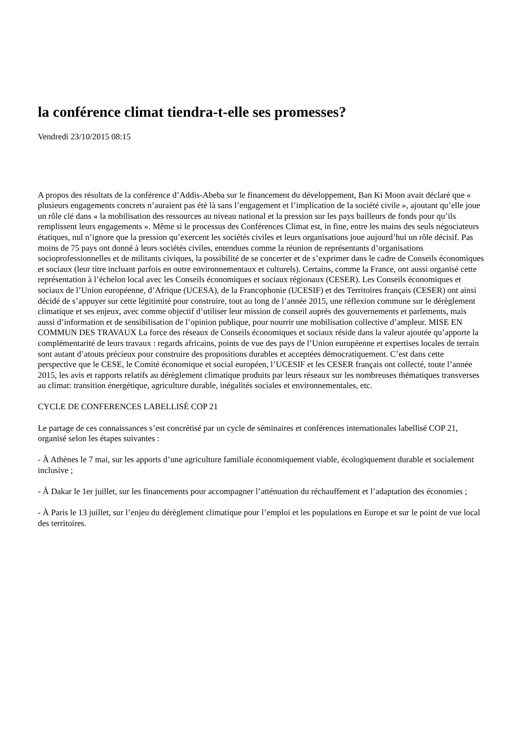la conférence climat tiendra-t-elle ses promesses?
Vendredi 23/10/2015 08:15
A propos des résultats de la conférence d’Addis-Abeba sur le financement du développement, Ban Ki Moon avait déclaré que « plusieurs engagements concrets n’auraient pas été là sans l’engagement et l’implication de la société civile », ajoutant qu’elle joue un rôle clé dans « la mobilisation des ressources au niveau national et la pression sur les pays bailleurs de fonds pour qu’ils remplissent leurs engagements ». Même si le processus des Conférences Climat est, in fine, entre les mains des seuls négociateurs étatiques, nul n’ignore que la pression qu’exercent les sociétés civiles et leurs organisations joue aujourd’hui un rôle décisif. Pas moins de 75 pays ont donné à leurs sociétés civiles, entendues comme la réunion de représentants d’organisations socioprofessionnelles et de militants civiques, la possibilité de se concerter et de s’exprimer dans le cadre de Conseils économiques et sociaux (leur titre incluant parfois en outre environnementaux et culturels). Certains, comme la France, ont aussi organisé cette représentation à l’échelon local avec les Conseils économiques et sociaux régionaux (CESER). Les Conseils économiques et sociaux de l’Union européenne, d’Afrique (UCESA), de la Francophonie (UCESIF) et des Territoires français (CESER) ont ainsi décidé de s’appuyer sur cette légitimité pour construire, tout au long de l’année 2015, une réflexion commune sur le dérèglement climatique et ses enjeux, avec comme objectif d’utiliser leur mission de conseil auprès des gouvernements et parlements, mais aussi d’information et de sensibilisation de l’opinion publique, pour nourrir une mobilisation collective d’ampleur. MISE EN COMMUN DES TRAVAUX La force des réseaux de Conseils économiques et sociaux réside dans la valeur ajoutée qu’apporte la complémentarité de leurs travaux : regards africains, points de vue des pays de l’Union européenne et expertises locales de terrain sont autant d’atouts précieux pour construire des propositions durables et acceptées démocratiquement. C’est dans cette perspective que le CESE, le Comité économique et social européen, l’UCESIF et les CESER français ont collecté, toute l’année 2015, les avis et rapports relatifs au dérèglement climatique produits par leurs réseaux sur les nombreuses thématiques transverses au climat: transition énergétique, agriculture durable, inégalités sociales et environnementales, etc.
CYCLE DE CONFERENCES LABELLISÉ COP 21
Le partage de ces connaissances s’est concrétisé par un cycle de séminaires et conférences internationales labellisé COP 21, organisé selon les étapes suivantes :
- À Athènes le 7 mai, sur les apports d’une agriculture familiale économiquement viable, écologiquement durable et socialement inclusive ;
- À Dakar le 1er juillet, sur les financements pour accompagner l’atténuation du réchauffement et l’adaptation des économies ;
- À Paris le 13 juillet, sur l’enjeu du dérèglement climatique pour l’emploi et les populations en Europe et sur le point de vue local des territoires.